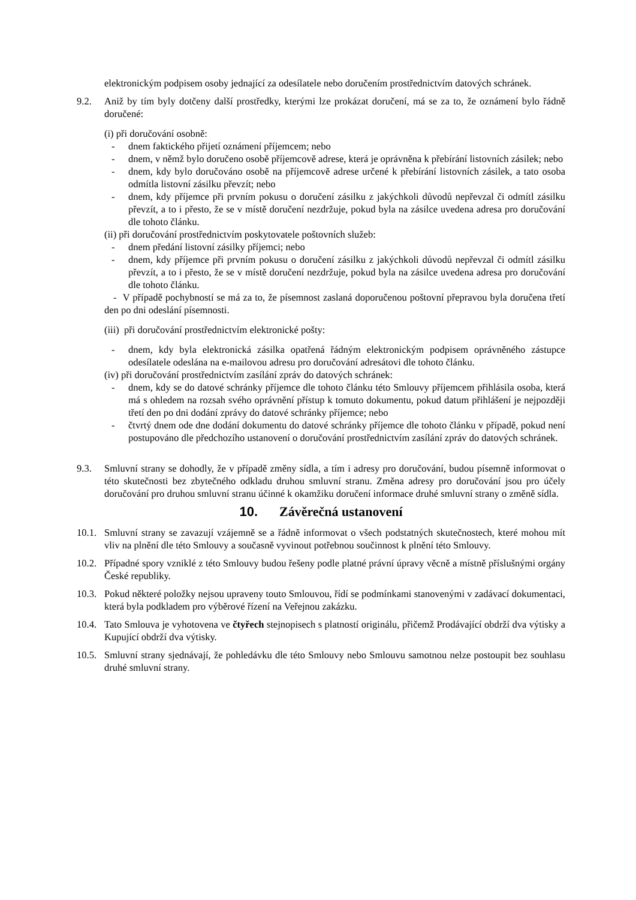elektronickým podpisem osoby jednající za odesílatele nebo doručením prostřednictvím datových schránek.
9.2. Aniž by tím byly dotčeny další prostředky, kterými lze prokázat doručení, má se za to, že oznámení bylo řádně doručené:
(i) při doručování osobně:
- dnem faktického přijetí oznámení příjemcem; nebo
- dnem, v němž bylo doručeno osobě příjemcově adrese, která je oprávněna k přebírání listovních zásilek; nebo
- dnem, kdy bylo doručováno osobě na příjemcově adrese určené k přebírání listovních zásilek, a tato osoba odmítla listovní zásilku převzít; nebo
- dnem, kdy příjemce při prvním pokusu o doručení zásilku z jakýchkoli důvodů nepřevzal či odmítl zásilku převzít, a to i přesto, že se v místě doručení nezdržuje, pokud byla na zásilce uvedena adresa pro doručování dle tohoto článku.
(ii) při doručování prostřednictvím poskytovatele poštovních služeb:
- dnem předání listovní zásilky příjemci; nebo
- dnem, kdy příjemce při prvním pokusu o doručení zásilku z jakýchkoli důvodů nepřevzal či odmítl zásilku převzít, a to i přesto, že se v místě doručení nezdržuje, pokud byla na zásilce uvedena adresa pro doručování dle tohoto článku.
- V případě pochybností se má za to, že písemnost zaslaná doporučenou poštovní přepravou byla doručena třetí den po dni odeslání písemnosti.
(iii) při doručování prostřednictvím elektronické pošty:
- dnem, kdy byla elektronická zásilka opatřená řádným elektronickým podpisem oprávněného zástupce odesílatele odeslána na e-mailovou adresu pro doručování adresátovi dle tohoto článku.
(iv) při doručování prostřednictvím zasílání zpráv do datových schránek:
- dnem, kdy se do datové schránky příjemce dle tohoto článku této Smlouvy příjemcem přihlásila osoba, která má s ohledem na rozsah svého oprávnění přístup k tomuto dokumentu, pokud datum přihlášení je nejpozději třetí den po dni dodání zprávy do datové schránky příjemce; nebo
- čtvrtý dnem ode dne dodání dokumentu do datové schránky příjemce dle tohoto článku v případě, pokud není postupováno dle předchozího ustanovení o doručování prostřednictvím zasílání zpráv do datových schránek.
9.3. Smluvní strany se dohodly, že v případě změny sídla, a tím i adresy pro doručování, budou písemně informovat o této skutečnosti bez zbytečného odkladu druhou smluvní stranu. Změna adresy pro doručování jsou pro účely doručování pro druhou smluvní stranu účinné k okamžiku doručení informace druhé smluvní strany o změně sídla.
10. Závěrečná ustanovení
10.1.
Smluvní strany se zavazují vzájemně se a řádně informovat o všech podstatných skutečnostech, které mohou mít vliv na plnění dle této Smlouvy a současně vyvinout potřebnou součinnost k plnění této Smlouvy.
10.2.
Případné spory vzniklé z této Smlouvy budou řešeny podle platné právní úpravy věcně a místně příslušnými orgány České republiky.
10.3.
Pokud některé položky nejsou upraveny touto Smlouvou, řídí se podmínkami stanovenými v zadávací dokumentaci, která byla podkladem pro výběrové řízení na Veřejnou zakázku.
10.4.
Tato Smlouva je vyhotovena ve čtyřech stejnopisech s platností originálu, přičemž Prodávající obdrží dva výtisky a Kupující obdrží dva výtisky.
10.5.
Smluvní strany sjednávají, že pohledávku dle této Smlouvy nebo Smlouvu samotnou nelze postoupit bez souhlasu druhé smluvní strany.